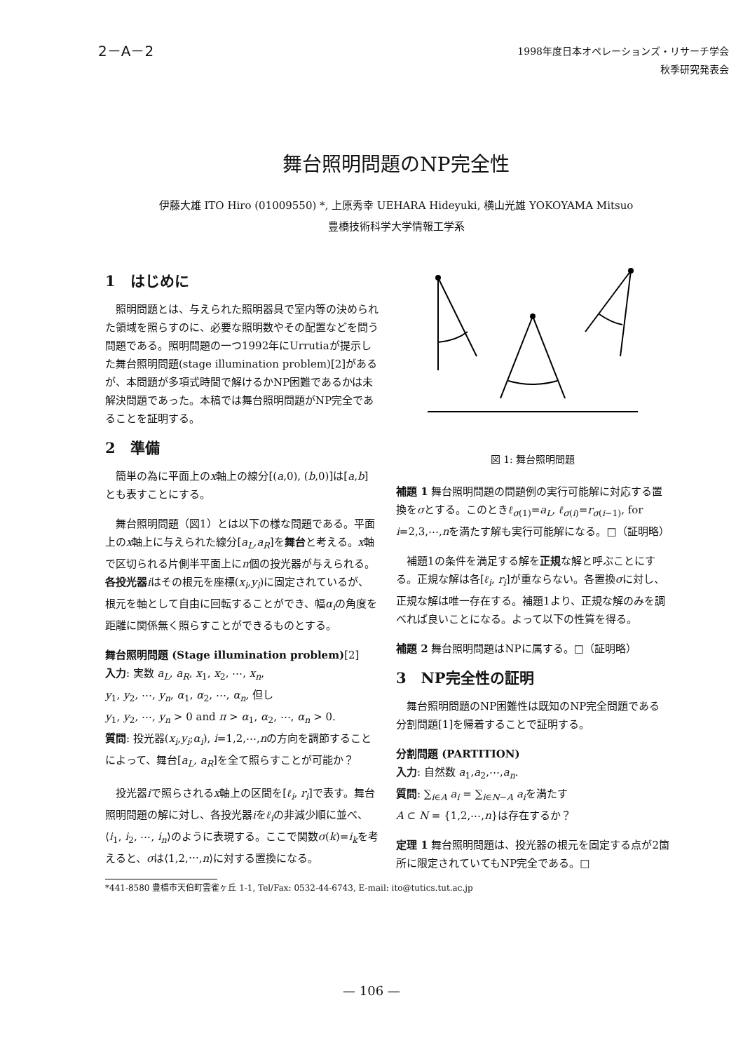2－A－2
1998年度日本オペレーションズ・リサーチ学会
秋季研究発表会
舞台照明問題のNP完全性
伊藤大雄 ITO Hiro (01009550) *, 上原秀幸 UEHARA Hideyuki, 横山光雄 YOKOYAMA Mitsuo
豊橋技術科学大学情報工学系
1　はじめに
照明問題とは、与えられた照明器具で室内等の決められた領域を照らすのに、必要な照明数やその配置などを問う問題である。照明問題の一つ1992年にUrrutiaが提示した舞台照明問題(stage illumination problem)[2]があるが、本問題が多項式時間で解けるかNP困難であるかは未解決問題であった。本稿では舞台照明問題がNP完全であることを証明する。
2　準備
簡単の為に平面上のx軸上の線分[(a,0), (b,0)]は[a,b]とも表すことにする。
舞台照明問題（図1）とは以下の様な問題である。平面上のx軸上に与えられた線分[a<sub>L</sub>,a<sub>R</sub>]を舞台と考える。x軸で区切られる片側半平面上にn個の投光器が与えられる。各投光器 iはその根元を座標(x<sub>i</sub>,y<sub>i</sub>)に固定されているが、根元を軸として自由に回転することができ、幅α<sub>i</sub>の角度を距離に関係無く照らすことができるものとする。
舞台照明問題 (Stage illumination problem)[2]
入力: 実数 a<sub>L</sub>, a<sub>R</sub>, x<sub>1</sub>, x<sub>2</sub>, ⋯, x<sub>n</sub>,
y<sub>1</sub>, y<sub>2</sub>, ⋯, y<sub>n</sub>, α<sub>1</sub>, α<sub>2</sub>, ⋯, α<sub>n</sub>, 但し
y<sub>1</sub>, y<sub>2</sub>, ⋯, y<sub>n</sub> > 0 and π > α<sub>1</sub>, α<sub>2</sub>, ⋯, α<sub>n</sub> > 0.
質問: 投光器(x<sub>i</sub>,y<sub>i</sub>;α<sub>i</sub>), i=1,2,⋯,nの方向を調節することによって、舞台[a<sub>L</sub>, a<sub>R</sub>]を全て照らすことが可能か？
投光器iで照らされるx軸上の区間を[ℓ<sub>i</sub>, r<sub>i</sub>]で表す。舞台照明問題の解に対し、各投光器iをℓ<sub>i</sub>の非減少順に並べ、⟨i<sub>1</sub>, i<sub>2</sub>, ⋯, i<sub>n</sub>⟩のように表現する。ここで関数σ(k)=i<sub>k</sub>を考えると、σは⟨1,2,⋯,n⟩に対する置換になる。
*441-8580 豊橋市天伯町雲雀ヶ丘 1-1, Tel/Fax: 0532-44-6743, E-mail: ito@tutics.tut.ac.jp
図 1: 舞台照明問題
補題 1 舞台照明問題の問題例の実行可能解に対応する置換をσとする。このときℓ<sub>σ(1)</sub>=a<sub>L</sub>, ℓ<sub>σ(i)</sub>=r<sub>σ(i−1)</sub>, for i=2,3,⋯,nを満たす解も実行可能解になる。□（証明略）
補題1の条件を満足する解を正規な解と呼ぶことにする。正規な解は各[ℓ<sub>i</sub>, r<sub>i</sub>]が重ならない。各置換σに対し、正規な解は唯一存在する。補題1より、正規な解のみを調べれば良いことになる。よって以下の性質を得る。
補題 2 舞台照明問題はNPに属する。□（証明略）
3　NP完全性の証明
舞台照明問題のNP困難性は既知のNP完全問題である分割問題[1]を帰着することで証明する。
分割問題 (PARTITION)
入力: 自然数 a<sub>1</sub>,a<sub>2</sub>,⋯,a<sub>n</sub>.
質問: ∑<sub>i∈A</sub> a<sub>i</sub> = ∑<sub>i∈N−A</sub> a<sub>i</sub>を満たす
A ⊂ N = {1,2,⋯,n}は存在するか？
定理 1 舞台照明問題は、投光器の根元を固定する点が2箇所に限定されていてもNP完全である。□
— 106 —